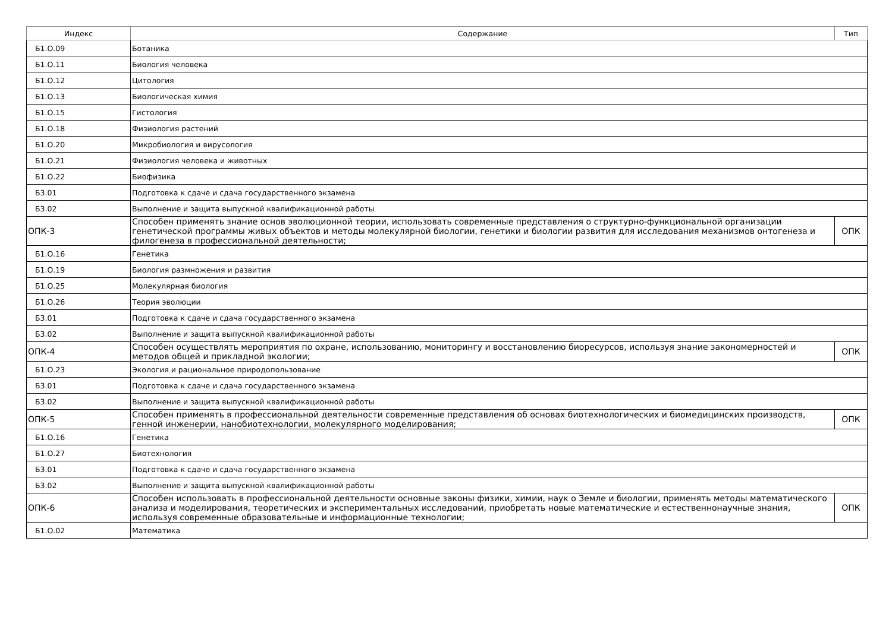| Индекс | Содержание | Тип |
| --- | --- | --- |
| Б1.О.09 | Ботаника | |
| Б1.О.11 | Биология человека | |
| Б1.О.12 | Цитология | |
| Б1.О.13 | Биологическая химия | |
| Б1.О.15 | Гистология | |
| Б1.О.18 | Физиология растений | |
| Б1.О.20 | Микробиология и вирусология | |
| Б1.О.21 | Физиология человека и животных | |
| Б1.О.22 | Биофизика | |
| Б3.01 | Подготовка к сдаче и сдача государственного экзамена | |
| Б3.02 | Выполнение и защита выпускной квалификационной работы | |
| ОПК-3 | Способен применять знание основ эволюционной теории, использовать современные представления о структурно-функциональной организации генетической программы живых объектов и методы молекулярной биологии, генетики и биологии развития для исследования механизмов онтогенеза и филогенеза в профессиональной деятельности; | ОПК |
| Б1.О.16 | Генетика | |
| Б1.О.19 | Биология размножения и развития | |
| Б1.О.25 | Молекулярная биология | |
| Б1.О.26 | Теория эволюции | |
| Б3.01 | Подготовка к сдаче и сдача государственного экзамена | |
| Б3.02 | Выполнение и защита выпускной квалификационной работы | |
| ОПК-4 | Способен осуществлять мероприятия по охране, использованию, мониторингу и восстановлению биоресурсов, используя знание закономерностей и методов общей и прикладной экологии; | ОПК |
| Б1.О.23 | Экология и рациональное природопользование | |
| Б3.01 | Подготовка к сдаче и сдача государственного экзамена | |
| Б3.02 | Выполнение и защита выпускной квалификационной работы | |
| ОПК-5 | Способен применять в профессиональной деятельности современные представления об основах биотехнологических и биомедицинских производств, генной инженерии, нанобиотехнологии, молекулярного моделирования; | ОПК |
| Б1.О.16 | Генетика | |
| Б1.О.27 | Биотехнология | |
| Б3.01 | Подготовка к сдаче и сдача государственного экзамена | |
| Б3.02 | Выполнение и защита выпускной квалификационной работы | |
| ОПК-6 | Способен использовать в профессиональной деятельности основные законы физики, химии, наук о Земле и биологии, применять методы математического анализа и моделирования, теоретических и экспериментальных исследований, приобретать новые математические и естественнонаучные знания, используя современные образовательные и информационные технологии; | ОПК |
| Б1.О.02 | Математика | |